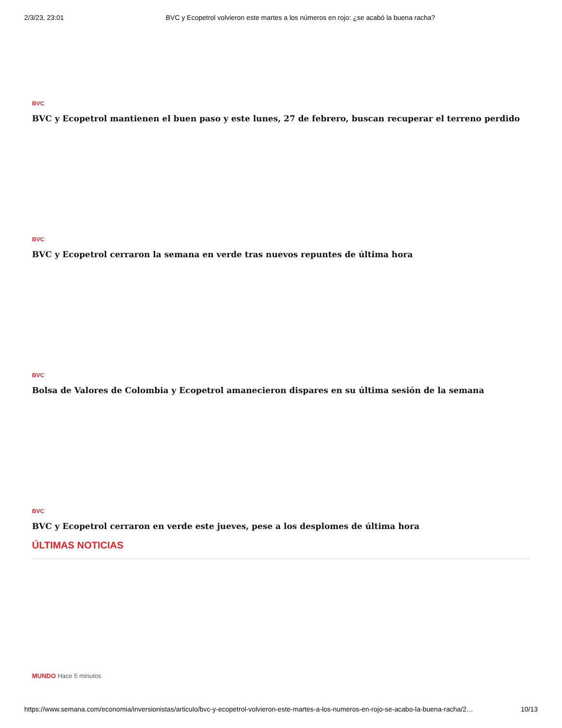2/3/23, 23:01 BVC y Ecopetrol volvieron este martes a los números en rojo: ¿se acabó la buena racha?
BVC
BVC y Ecopetrol mantienen el buen paso y este lunes, 27 de febrero, buscan recuperar el terreno perdido
BVC
BVC y Ecopetrol cerraron la semana en verde tras nuevos repuntes de última hora
BVC
Bolsa de Valores de Colombia y Ecopetrol amanecieron dispares en su última sesión de la semana
BVC
BVC y Ecopetrol cerraron en verde este jueves, pese a los desplomes de última hora
ÚLTIMAS NOTICIAS
MUNDO Hace 5 minutos
https://www.semana.com/economia/inversionistas/articulo/bvc-y-ecopetrol-volvieron-este-martes-a-los-numeros-en-rojo-se-acabo-la-buena-racha/2… 10/13